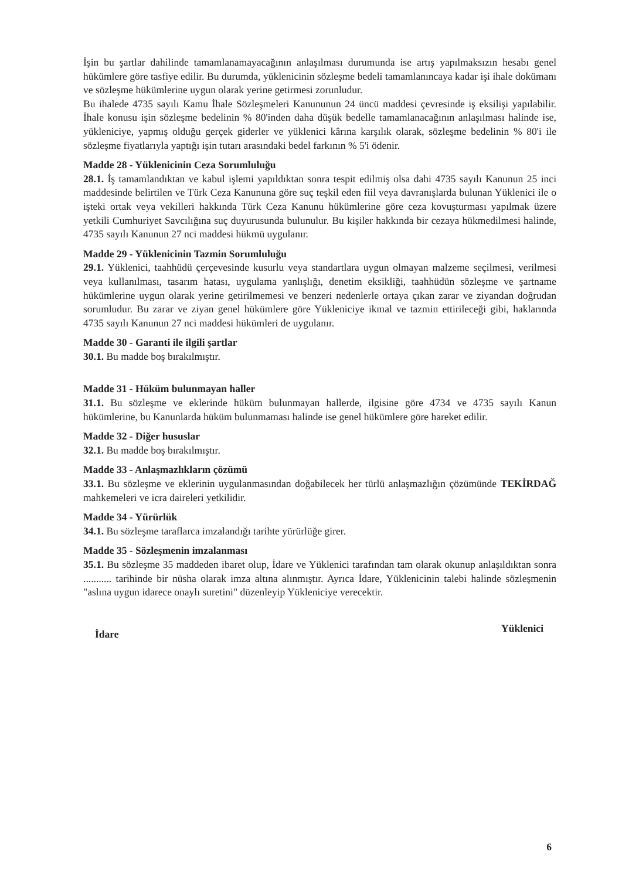İşin bu şartlar dahilinde tamamlanamayacağının anlaşılması durumunda ise artış yapılmaksızın hesabı genel hükümlere göre tasfiye edilir. Bu durumda, yüklenicinin sözleşme bedeli tamamlanıncaya kadar işi ihale dokümanı ve sözleşme hükümlerine uygun olarak yerine getirmesi zorunludur.
Bu ihalede 4735 sayılı Kamu İhale Sözleşmeleri Kanununun 24 üncü maddesi çevresinde iş eksilişi yapılabilir. İhale konusu işin sözleşme bedelinin % 80'inden daha düşük bedelle tamamlanacağının anlaşılması halinde ise, yükleniciye, yapmış olduğu gerçek giderler ve yüklenici kârına karşılık olarak, sözleşme bedelinin % 80'i ile sözleşme fiyatlarıyla yaptığı işin tutarı arasındaki bedel farkının % 5'i ödenir.
Madde 28 - Yüklenicinin Ceza Sorumluluğu
28.1. İş tamamlandıktan ve kabul işlemi yapıldıktan sonra tespit edilmiş olsa dahi 4735 sayılı Kanunun 25 inci maddesinde belirtilen ve Türk Ceza Kanununa göre suç teşkil eden fiil veya davranışlarda bulunan Yüklenici ile o işteki ortak veya vekilleri hakkında Türk Ceza Kanunu hükümlerine göre ceza kovuşturması yapılmak üzere yetkili Cumhuriyet Savcılığına suç duyurusunda bulunulur. Bu kişiler hakkında bir cezaya hükmedilmesi halinde, 4735 sayılı Kanunun 27 nci maddesi hükmü uygulanır.
Madde 29 - Yüklenicinin Tazmin Sorumluluğu
29.1. Yüklenici, taahhüdü çerçevesinde kusurlu veya standartlara uygun olmayan malzeme seçilmesi, verilmesi veya kullanılması, tasarım hatası, uygulama yanlışlığı, denetim eksikliği, taahhüdün sözleşme ve şartname hükümlerine uygun olarak yerine getirilmemesi ve benzeri nedenlerle ortaya çıkan zarar ve ziyandan doğrudan sorumludur. Bu zarar ve ziyan genel hükümlere göre Yükleniciye ikmal ve tazmin ettirileceği gibi, haklarında 4735 sayılı Kanunun 27 nci maddesi hükümleri de uygulanır.
Madde 30 - Garanti ile ilgili şartlar
30.1. Bu madde boş bırakılmıştır.
Madde 31 - Hüküm bulunmayan haller
31.1. Bu sözleşme ve eklerinde hüküm bulunmayan hallerde, ilgisine göre 4734 ve 4735 sayılı Kanun hükümlerine, bu Kanunlarda hüküm bulunmaması halinde ise genel hükümlere göre hareket edilir.
Madde 32 - Diğer hususlar
32.1. Bu madde boş bırakılmıştır.
Madde 33 - Anlaşmazlıkların çözümü
33.1. Bu sözleşme ve eklerinin uygulanmasından doğabilecek her türlü anlaşmazlığın çözümünde TEKİRDAĞ mahkemeleri ve icra daireleri yetkilidir.
Madde 34 - Yürürlük
34.1. Bu sözleşme taraflarca imzalandığı tarihte yürürlüğe girer.
Madde 35 - Sözleşmenin imzalanması
35.1. Bu sözleşme 35 maddeden ibaret olup, İdare ve Yüklenici tarafından tam olarak okunup anlaşıldıktan sonra ........... tarihinde bir nüsha olarak imza altına alınmıştır. Ayrıca İdare, Yüklenicinin talebi halinde sözleşmenin "aslına uygun idarece onaylı suretini" düzenleyip Yükleniciye verecektir.
İdare Yüklenici
6